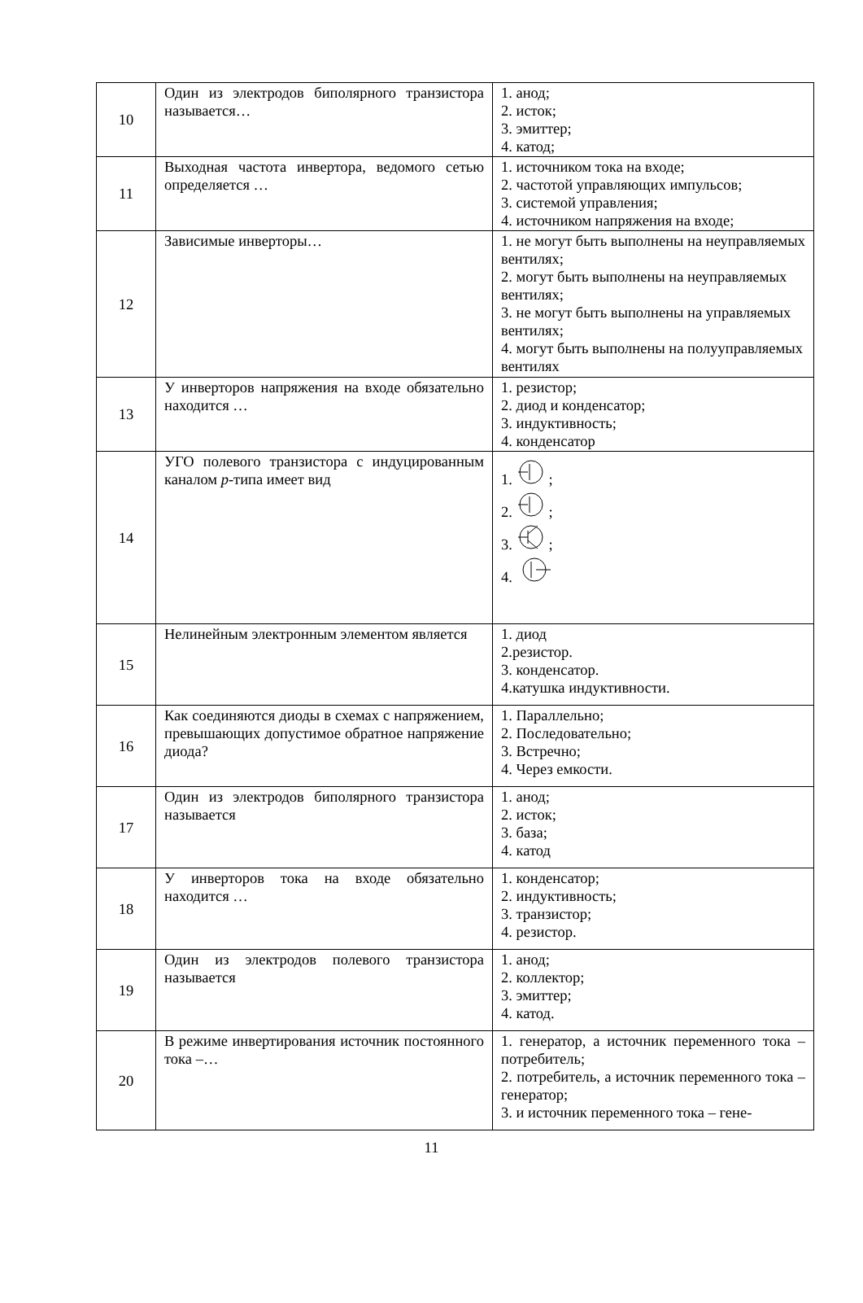| 10 | Один из электродов биполярного транзистора называется… | 1. анод; 2. исток; 3. эмиттер; 4. катод; |
| 11 | Выходная частота инвертора, ведомого сетью определяется … | 1. источником тока на входе; 2. частотой управляющих импульсов; 3. системой управления; 4. источником напряжения на входе; |
| 12 | Зависимые инверторы… | 1. не могут быть выполнены на неуправляемых вентилях; 2. могут быть выполнены на неуправляемых вентилях; 3. не могут быть выполнены на управляемых вентилях; 4. могут быть выполнены на полууправляемых вентилях |
| 13 | У инверторов напряжения на входе обязательно находится … | 1. резистор; 2. диод и конденсатор; 3. индуктивность; 4. конденсатор |
| 14 | УГО полевого транзистора с индуцированным каналом p -типа имеет вид | 1. ; 2. ; 3. ; 4. |
| 15 | Нелинейным электронным элементом является | 1. диод 2.резистор. 3. конденсатор. 4.катушка индуктивности. |
| 16 | Как соединяются диоды в схемах с напряжением, превышающих допустимое обратное напряжение диода? | 1. Параллельно; 2. Последовательно; 3. Встречно; 4. Через емкости. |
| 17 | Один из электродов биполярного транзистора называется | 1. анод; 2. исток; 3. база; 4. катод |
| 18 | У инверторов тока на входе обязательно находится … | 1. конденсатор; 2. индуктивность; 3. транзистор; 4. резистор. |
| 19 | Один из электродов полевого транзистора называется | 1. анод; 2. коллектор; 3. эмиттер; 4. катод. |
| 20 | В режиме инвертирования источник постоянного тока –… | 1. генератор, а источник переменного тока – потребитель; 2. потребитель, а источник переменного тока – генератор; 3. и источник переменного тока – гене- |
11